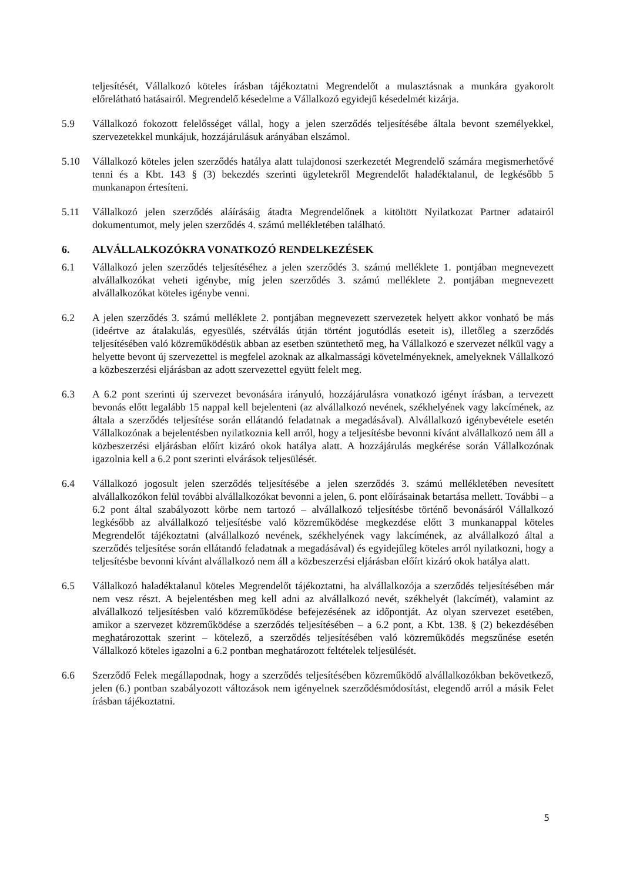teljesítését, Vállalkozó köteles írásban tájékoztatni Megrendelőt a mulasztásnak a munkára gyakorolt előrelátható hatásairól. Megrendelő késedelme a Vállalkozó egyidejű késedelmét kizárja.
5.9 Vállalkozó fokozott felelősséget vállal, hogy a jelen szerződés teljesítésébe általa bevont személyekkel, szervezetekkel munkájuk, hozzájárulásuk arányában elszámol.
5.10 Vállalkozó köteles jelen szerződés hatálya alatt tulajdonosi szerkezetét Megrendelő számára megismerhetővé tenni és a Kbt. 143 § (3) bekezdés szerinti ügyletekről Megrendelőt haladéktalanul, de legkésőbb 5 munkanapon értesíteni.
5.11 Vállalkozó jelen szerződés aláírásáig átadta Megrendelőnek a kitöltött Nyilatkozat Partner adatairól dokumentumot, mely jelen szerződés 4. számú mellékletében található.
6. ALVÁLLALKOZÓKRA VONATKOZÓ RENDELKEZÉSEK
6.1 Vállalkozó jelen szerződés teljesítéséhez a jelen szerződés 3. számú melléklete 1. pontjában megnevezett alvállalkozókat veheti igénybe, míg jelen szerződés 3. számú melléklete 2. pontjában megnevezett alvállalkozókat köteles igénybe venni.
6.2 A jelen szerződés 3. számú melléklete 2. pontjában megnevezett szervezetek helyett akkor vonható be más (ideértve az átalakulás, egyesülés, szétválás útján történt jogutódlás eseteit is), illetőleg a szerződés teljesítésében való közreműködésük abban az esetben szüntethető meg, ha Vállalkozó e szervezet nélkül vagy a helyette bevont új szervezettel is megfelel azoknak az alkalmassági követelményeknek, amelyeknek Vállalkozó a közbeszerzési eljárásban az adott szervezettel együtt felelt meg.
6.3 A 6.2 pont szerinti új szervezet bevonására irányuló, hozzájárulásra vonatkozó igényt írásban, a tervezett bevonás előtt legalább 15 nappal kell bejelenteni (az alvállalkozó nevének, székhelyének vagy lakcímének, az általa a szerződés teljesítése során ellátandó feladatnak a megadásával). Alvállalkozó igénybevétele esetén Vállalkozónak a bejelentésben nyilatkoznia kell arról, hogy a teljesítésbe bevonni kívánt alvállalkozó nem áll a közbeszerzési eljárásban előírt kizáró okok hatálya alatt. A hozzájárulás megkérése során Vállalkozónak igazolnia kell a 6.2 pont szerinti elvárások teljesülését.
6.4 Vállalkozó jogosult jelen szerződés teljesítésébe a jelen szerződés 3. számú mellékletében nevesített alvállalkozókon felül további alvállalkozókat bevonni a jelen, 6. pont előírásainak betartása mellett. További – a 6.2 pont által szabályozott körbe nem tartozó – alvállalkozó teljesítésbe történő bevonásáról Vállalkozó legkésőbb az alvállalkozó teljesítésbe való közreműködése megkezdése előtt 3 munkanappal köteles Megrendelőt tájékoztatni (alvállalkozó nevének, székhelyének vagy lakcímének, az alvállalkozó által a szerződés teljesítése során ellátandó feladatnak a megadásával) és egyidejűleg köteles arról nyilatkozni, hogy a teljesítésbe bevonni kívánt alvállalkozó nem áll a közbeszerzési eljárásban előírt kizáró okok hatálya alatt.
6.5 Vállalkozó haladéktalanul köteles Megrendelőt tájékoztatni, ha alvállalkozója a szerződés teljesítésében már nem vesz részt. A bejelentésben meg kell adni az alvállalkozó nevét, székhelyét (lakcímét), valamint az alvállalkozó teljesítésben való közreműködése befejezésének az időpontját. Az olyan szervezet esetében, amikor a szervezet közreműködése a szerződés teljesítésében – a 6.2 pont, a Kbt. 138. § (2) bekezdésében meghatározottak szerint – kötelező, a szerződés teljesítésében való közreműködés megszűnése esetén Vállalkozó köteles igazolni a 6.2 pontban meghatározott feltételek teljesülését.
6.6 Szerződő Felek megállapodnak, hogy a szerződés teljesítésében közreműködő alvállalkozókban bekövetkező, jelen (6.) pontban szabályozott változások nem igényelnek szerződésmódosítást, elegendő arról a másik Felet írásban tájékoztatni.
5